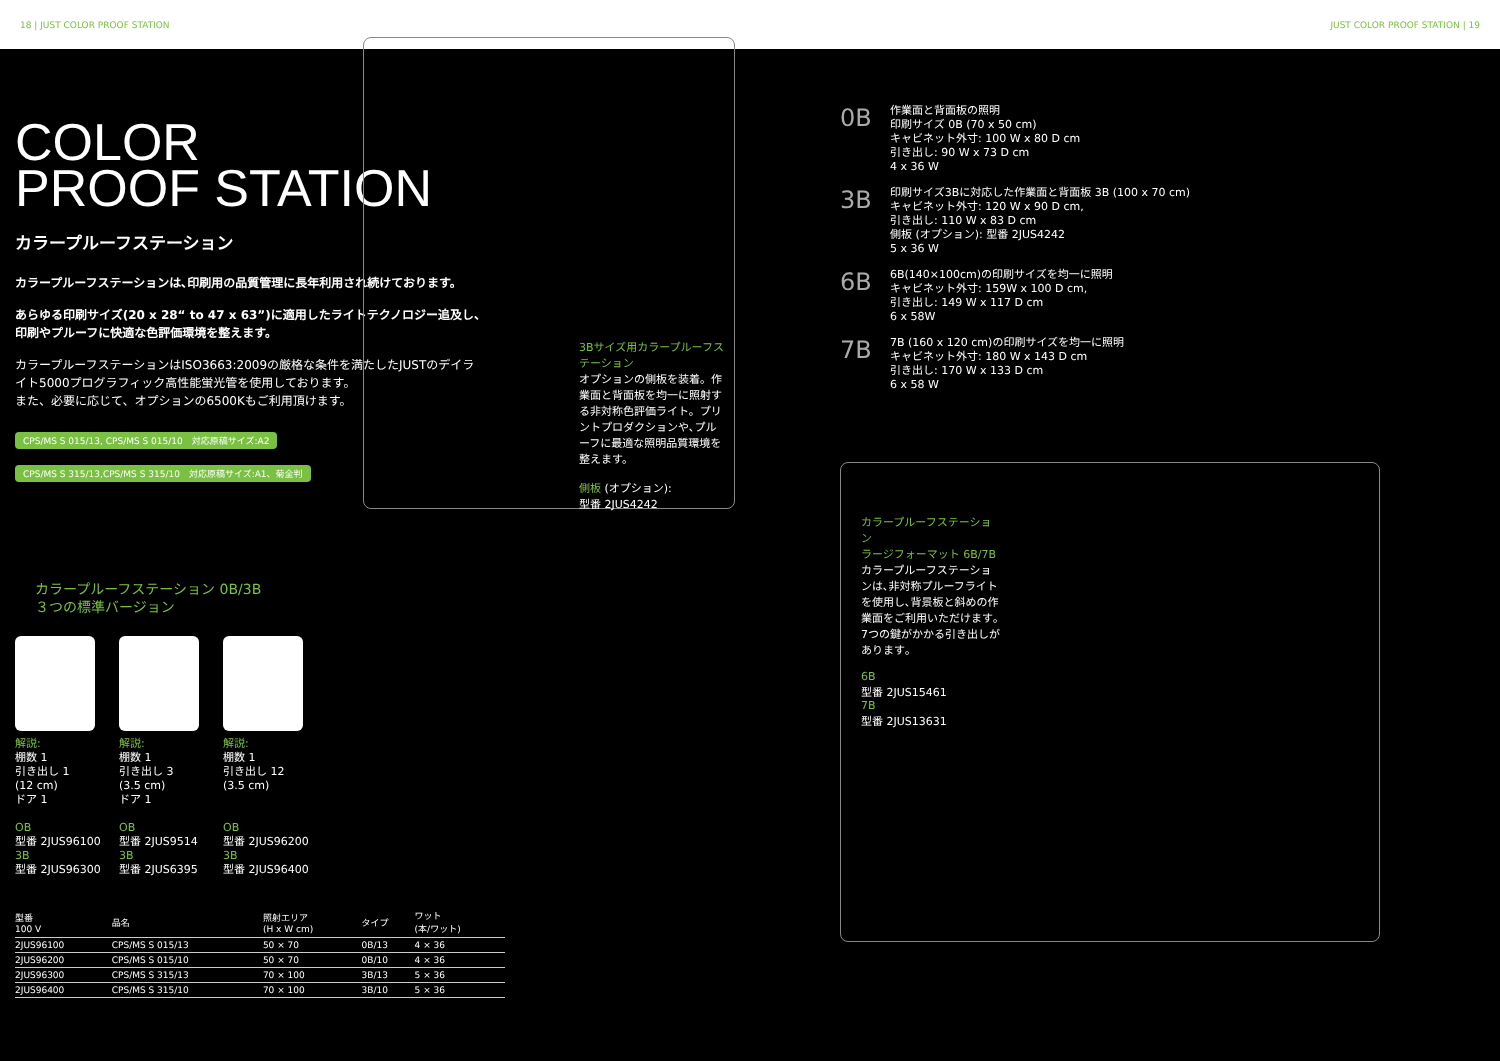18 | JUST COLOR PROOF STATION JUST COLOR PROOF STATION | 19
COLOR
PROOF STATION
カラープルーフステーション
カラープルーフステーションは､印刷用の品質管理に長年利用され続けております。
あらゆる印刷サイズ(20 x 28“ to 47 x 63”)に適用したライトテクノロジー追及し、
印刷やプルーフに快適な色評価環境を整えます。
カラープルーフステーションはISO3663:2009の厳格な条件を満たしたJUSTのデイラ
イト5000プログラフィック高性能蛍光管を使用しております。
また、必要に応じて、オプションの6500Kもご利用頂けます。
CPS/MS S 015/13, CPS/MS S 015/10　対応原稿サイズ:A2
CPS/MS S 315/13,CPS/MS S 315/10　対応原稿サイズ:A1、菊全判
3Bサイズ用カラープルーフステーション
オプションの側板を装着。作業面と背面板を均一に照射する非対称色評価ライト。プリントプロダクションや､プルーフに最適な照明品質環境を整えます。
側板 (オプション):
型番 2JUS4242
カラープルーフステーション 0B/3B
３つの標準バージョン
解説:
棚数 1
引き出し 1
(12 cm)
ドア 1
OB
型番 2JUS96100
3B
型番 2JUS96300
解説:
棚数 1
引き出し 3
(3.5 cm)
ドア 1
OB
型番 2JUS9514
3B
型番 2JUS6395
解説:
棚数 1
引き出し 12
(3.5 cm)
OB
型番 2JUS96200
3B
型番 2JUS96400
| 型番 100 V | 品名 | 照射エリア (H x W cm) | タイプ | ワット (本/ワット) |
| --- | --- | --- | --- | --- |
| 2JUS96100 | CPS/MS S 015/13 | 50 × 70 | 0B/13 | 4 × 36 |
| 2JUS96200 | CPS/MS S 015/10 | 50 × 70 | 0B/10 | 4 × 36 |
| 2JUS96300 | CPS/MS S 315/13 | 70 × 100 | 3B/13 | 5 × 36 |
| 2JUS96400 | CPS/MS S 315/10 | 70 × 100 | 3B/10 | 5 × 36 |
0B
作業面と背面板の照明
印刷サイズ 0B (70 x 50 cm)
キャビネット外寸: 100 W x 80 D cm
引き出し: 90 W x 73 D cm
4 x 36 W
3B
印刷サイズ3Bに対応した作業面と背面板 3B (100 x 70 cm)
キャビネット外寸: 120 W x 90 D cm,
引き出し: 110 W x 83 D cm
側板 (オプション): 型番 2JUS4242
5 x 36 W
6B
6B(140×100cm)の印刷サイズを均一に照明
キャビネット外寸: 159W x 100 D cm,
引き出し: 149 W x 117 D cm
6 x 58W
7B
7B (160 x 120 cm)の印刷サイズを均一に照明
キャビネット外寸: 180 W x 143 D cm
引き出し: 170 W x 133 D cm
6 x 58 W
カラープルーフステーション
ラージフォーマット 6B/7B
カラープルーフステーションは､非対称プルーフライトを使用し､背景板と斜めの作業面をご利用いただけます｡7つの鍵がかかる引き出しがあります｡
6B
型番 2JUS15461
7B
型番 2JUS13631